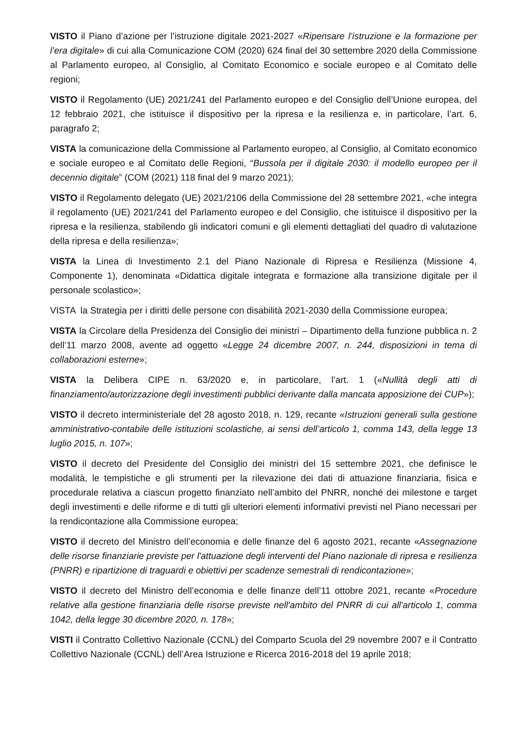VISTO il Piano d’azione per l’istruzione digitale 2021-2027 «Ripensare l’istruzione e la formazione per l’era digitale» di cui alla Comunicazione COM (2020) 624 final del 30 settembre 2020 della Commissione al Parlamento europeo, al Consiglio, al Comitato Economico e sociale europeo e al Comitato delle regioni;
VISTO il Regolamento (UE) 2021/241 del Parlamento europeo e del Consiglio dell’Unione europea, del 12 febbraio 2021, che istituisce il dispositivo per la ripresa e la resilienza e, in particolare, l’art. 6, paragrafo 2;
VISTA la comunicazione della Commissione al Parlamento europeo, al Consiglio, al Comitato economico e sociale europeo e al Comitato delle Regioni, “Bussola per il digitale 2030: il modello europeo per il decennio digitale” (COM (2021) 118 final del 9 marzo 2021);
VISTO il Regolamento delegato (UE) 2021/2106 della Commissione del 28 settembre 2021, «che integra il regolamento (UE) 2021/241 del Parlamento europeo e del Consiglio, che istituisce il dispositivo per la ripresa e la resilienza, stabilendo gli indicatori comuni e gli elementi dettagliati del quadro di valutazione della ripresa e della resilienza»;
VISTA la Linea di Investimento 2.1 del Piano Nazionale di Ripresa e Resilienza (Missione 4, Componente 1), denominata «Didattica digitale integrata e formazione alla transizione digitale per il personale scolastico»;
VISTA la Strategia per i diritti delle persone con disabilità 2021-2030 della Commissione europea;
VISTA la Circolare della Presidenza del Consiglio dei ministri – Dipartimento della funzione pubblica n. 2 dell’11 marzo 2008, avente ad oggetto «Legge 24 dicembre 2007, n. 244, disposizioni in tema di collaborazioni esterne»;
VISTA la Delibera CIPE n. 63/2020 e, in particolare, l’art. 1 («Nullità degli atti di finanziamento/autorizzazione degli investimenti pubblici derivante dalla mancata apposizione dei CUP»);
VISTO il decreto interministeriale del 28 agosto 2018, n. 129, recante «Istruzioni generali sulla gestione amministrativo-contabile delle istituzioni scolastiche, ai sensi dell’articolo 1, comma 143, della legge 13 luglio 2015, n. 107»;
VISTO il decreto del Presidente del Consiglio dei ministri del 15 settembre 2021, che definisce le modalità, le tempistiche e gli strumenti per la rilevazione dei dati di attuazione finanziaria, fisica e procedurale relativa a ciascun progetto finanziato nell’ambito del PNRR, nonché dei milestone e target degli investimenti e delle riforme e di tutti gli ulteriori elementi informativi previsti nel Piano necessari per la rendicontazione alla Commissione europea;
VISTO il decreto del Ministro dell’economia e delle finanze del 6 agosto 2021, recante «Assegnazione delle risorse finanziarie previste per l'attuazione degli interventi del Piano nazionale di ripresa e resilienza (PNRR) e ripartizione di traguardi e obiettivi per scadenze semestrali di rendicontazione»;
VISTO il decreto del Ministro dell’economia e delle finanze dell’11 ottobre 2021, recante «Procedure relative alla gestione finanziaria delle risorse previste nell'ambito del PNRR di cui all'articolo 1, comma 1042, della legge 30 dicembre 2020, n. 178»;
VISTI il Contratto Collettivo Nazionale (CCNL) del Comparto Scuola del 29 novembre 2007 e il Contratto Collettivo Nazionale (CCNL) dell’Area Istruzione e Ricerca 2016-2018 del 19 aprile 2018;